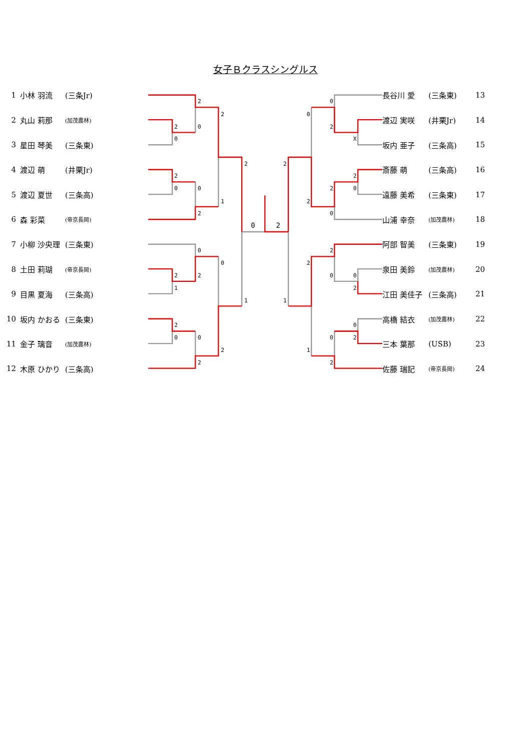女子Ｂクラスシングルス
| 1 | 小林 羽流 | (三条Jr) |
| 2 | 丸山 莉那 | (加茂農林) |
| 3 | 星田 琴美 | (三条東) |
| 4 | 渡辺 萌 | (井栗Jr) |
| 5 | 渡辺 夏世 | (三条高) |
| 6 | 森 彩菜 | (帝京長岡) |
| 7 | 小柳 沙央理 | (三条東) |
| 8 | 土田 莉瑚 | (帝京長岡) |
| 9 | 目黒 夏海 | (三条高) |
| 10 | 坂内 かおる | (三条東) |
| 11 | 金子 璃音 | (加茂農林) |
| 12 | 木原 ひかり | (三条高) |
2
0
2
0
2
2
0
0
2
1
2
0
2
2
1
0
2
0
0
2
2
1
0
2
0
2
X
0
2
0
2
0
2
2
2
0
0
2
2
0
2
0
2
1
1
| 長谷川 愛 | (三条東) | 13 |
| 渡辺 実咲 | (井栗Jr) | 14 |
| 坂内 亜子 | (三条高) | 15 |
| 斎藤 萌 | (三条高) | 16 |
| 遠藤 美希 | (三条東) | 17 |
| 山浦 幸奈 | (加茂農林) | 18 |
| 阿部 智美 | (三条東) | 19 |
| 泉田 美鈴 | (加茂農林) | 20 |
| 江田 美佳子 | (三条高) | 21 |
| 高橋 結衣 | (加茂農林) | 22 |
| 三本 葉那 | (USB) | 23 |
| 佐藤 瑞記 | (帝京長岡) | 24 |